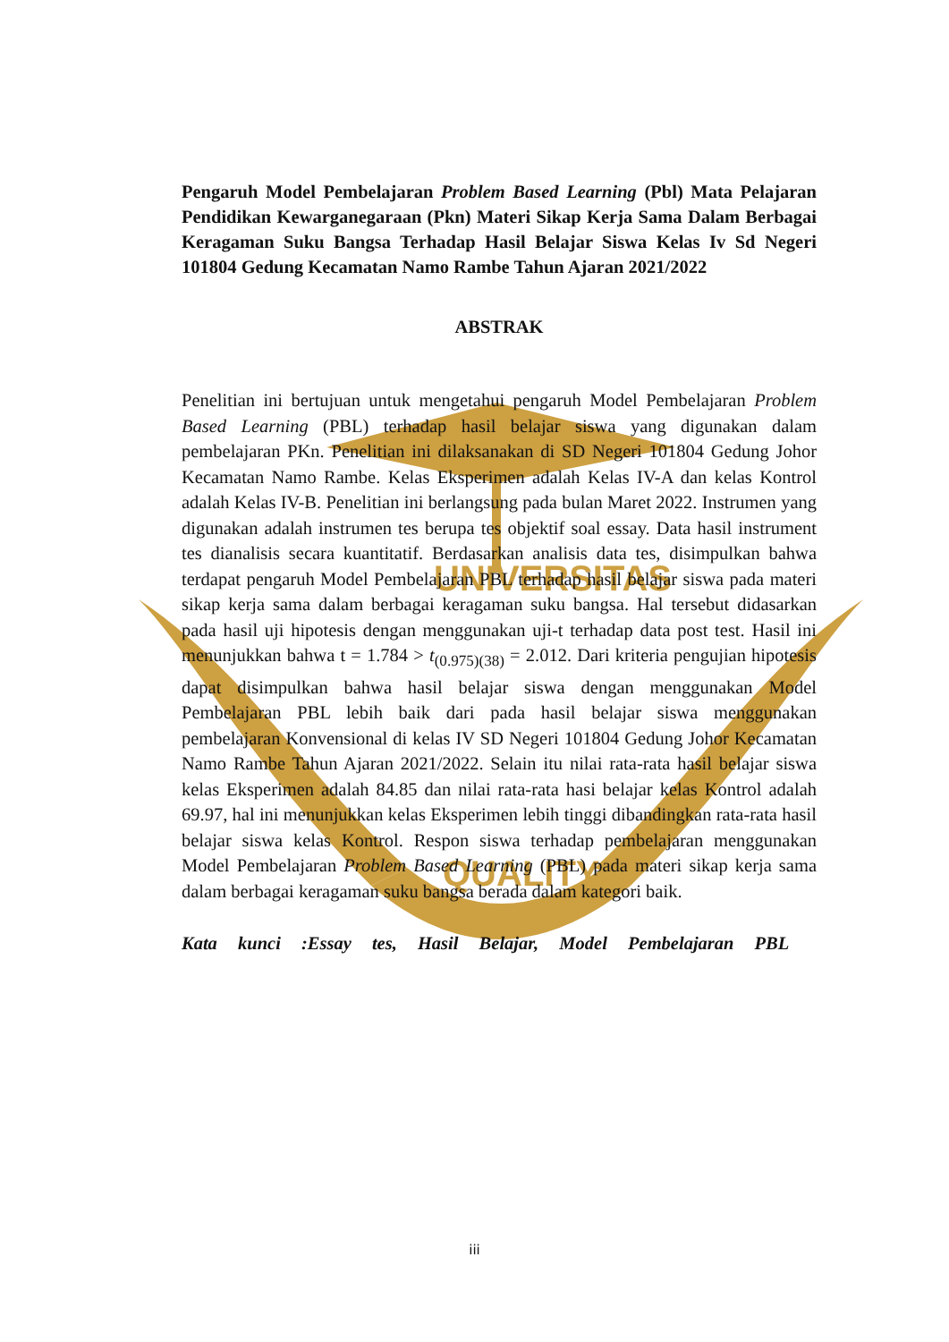UNIVERSITAS
QUALITY
Pengaruh Model Pembelajaran Problem Based Learning (Pbl) Mata Pelajaran Pendidikan Kewarganegaraan (Pkn) Materi Sikap Kerja Sama Dalam Berbagai Keragaman Suku Bangsa Terhadap Hasil Belajar Siswa Kelas Iv Sd Negeri 101804 Gedung Kecamatan Namo Rambe Tahun Ajaran 2021/2022
ABSTRAK
Penelitian ini bertujuan untuk mengetahui pengaruh Model Pembelajaran Problem Based Learning (PBL) terhadap hasil belajar siswa yang digunakan dalam pembelajaran PKn. Penelitian ini dilaksanakan di SD Negeri 101804 Gedung Johor Kecamatan Namo Rambe. Kelas Eksperimen adalah Kelas IV-A dan kelas Kontrol adalah Kelas IV-B. Penelitian ini berlangsung pada bulan Maret 2022. Instrumen yang digunakan adalah instrumen tes berupa tes objektif soal essay. Data hasil instrument tes dianalisis secara kuantitatif. Berdasarkan analisis data tes, disimpulkan bahwa terdapat pengaruh Model Pembelajaran PBL terhadap hasil belajar siswa pada materi sikap kerja sama dalam berbagai keragaman suku bangsa. Hal tersebut didasarkan pada hasil uji hipotesis dengan menggunakan uji-t terhadap data post test. Hasil ini menunjukkan bahwa t = 1.784 > t<sub>(0.975)(38)</sub> = 2.012. Dari kriteria pengujian hipotesis dapat disimpulkan bahwa hasil belajar siswa dengan menggunakan Model Pembelajaran PBL lebih baik dari pada hasil belajar siswa menggunakan pembelajaran Konvensional di kelas IV SD Negeri 101804 Gedung Johor Kecamatan Namo Rambe Tahun Ajaran 2021/2022. Selain itu nilai rata-rata hasil belajar siswa kelas Eksperimen adalah 84.85 dan nilai rata-rata hasi belajar kelas Kontrol adalah 69.97, hal ini menunjukkan kelas Eksperimen lebih tinggi dibandingkan rata-rata hasil belajar siswa kelas Kontrol. Respon siswa terhadap pembelajaran menggunakan Model Pembelajaran Problem Based Learning (PBL) pada materi sikap kerja sama dalam berbagai keragaman suku bangsa berada dalam kategori baik.
Kata kunci :Essay tes, Hasil Belajar, Model Pembelajaran PBL
iii